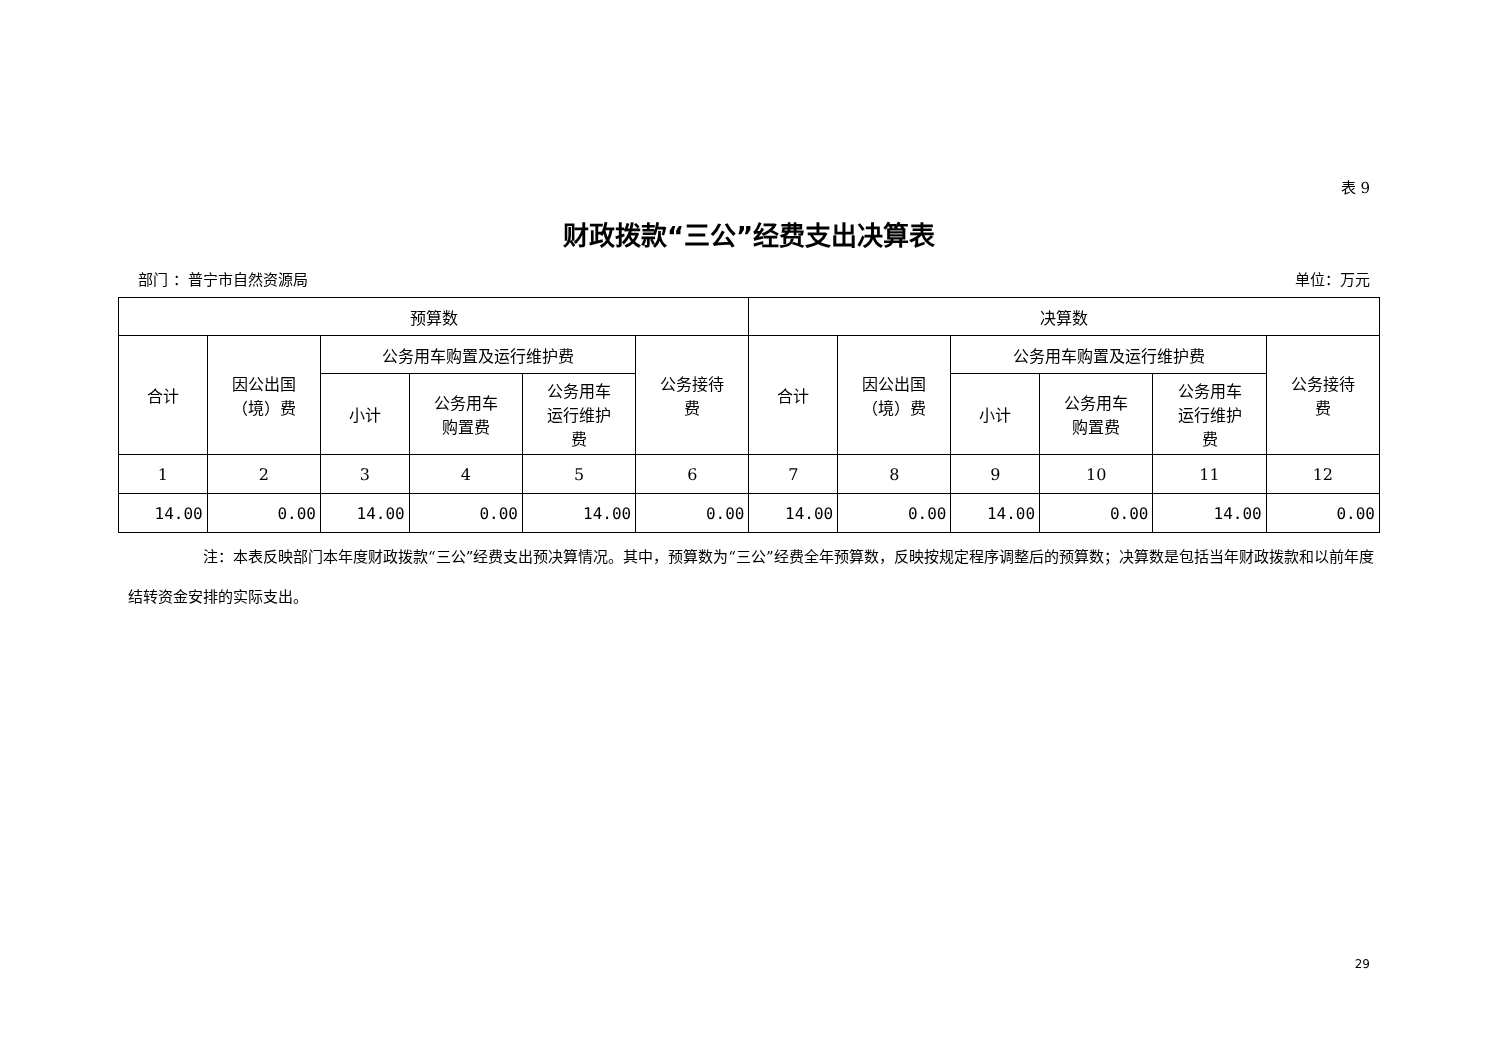表 9
财政拨款“三公”经费支出决算表
部门 ：普宁市自然资源局 单位：万元
| 预算数 | | | | | | 决算数 | | | | | |
| --- | --- | --- | --- | --- | --- | --- | --- | --- | --- | --- | --- |
| 合计 | 因公出国 （境）费 | 公务用车购置及运行维护费 | | | 公务接待 费 | 合计 | 因公出国 （境）费 | 公务用车购置及运行维护费 | | | 公务接待 费 |
| | | 小计 | 公务用车 购置费 | 公务用车 运行维护 费 | | | | 小计 | 公务用车 购置费 | 公务用车 运行维护 费 | |
| 1 | 2 | 3 | 4 | 5 | 6 | 7 | 8 | 9 | 10 | 11 | 12 |
| 14.00 | 0.00 | 14.00 | 0.00 | 14.00 | 0.00 | 14.00 | 0.00 | 14.00 | 0.00 | 14.00 | 0.00 |
     注：本表反映部门本年度财政拨款“三公”经费支出预决算情况。其中，预算数为“三公”经费全年预算数，反映按规定程序调整后的预算数；决算数是包括当年财政拨款和以前年度结转资金安排的实际支出。
29